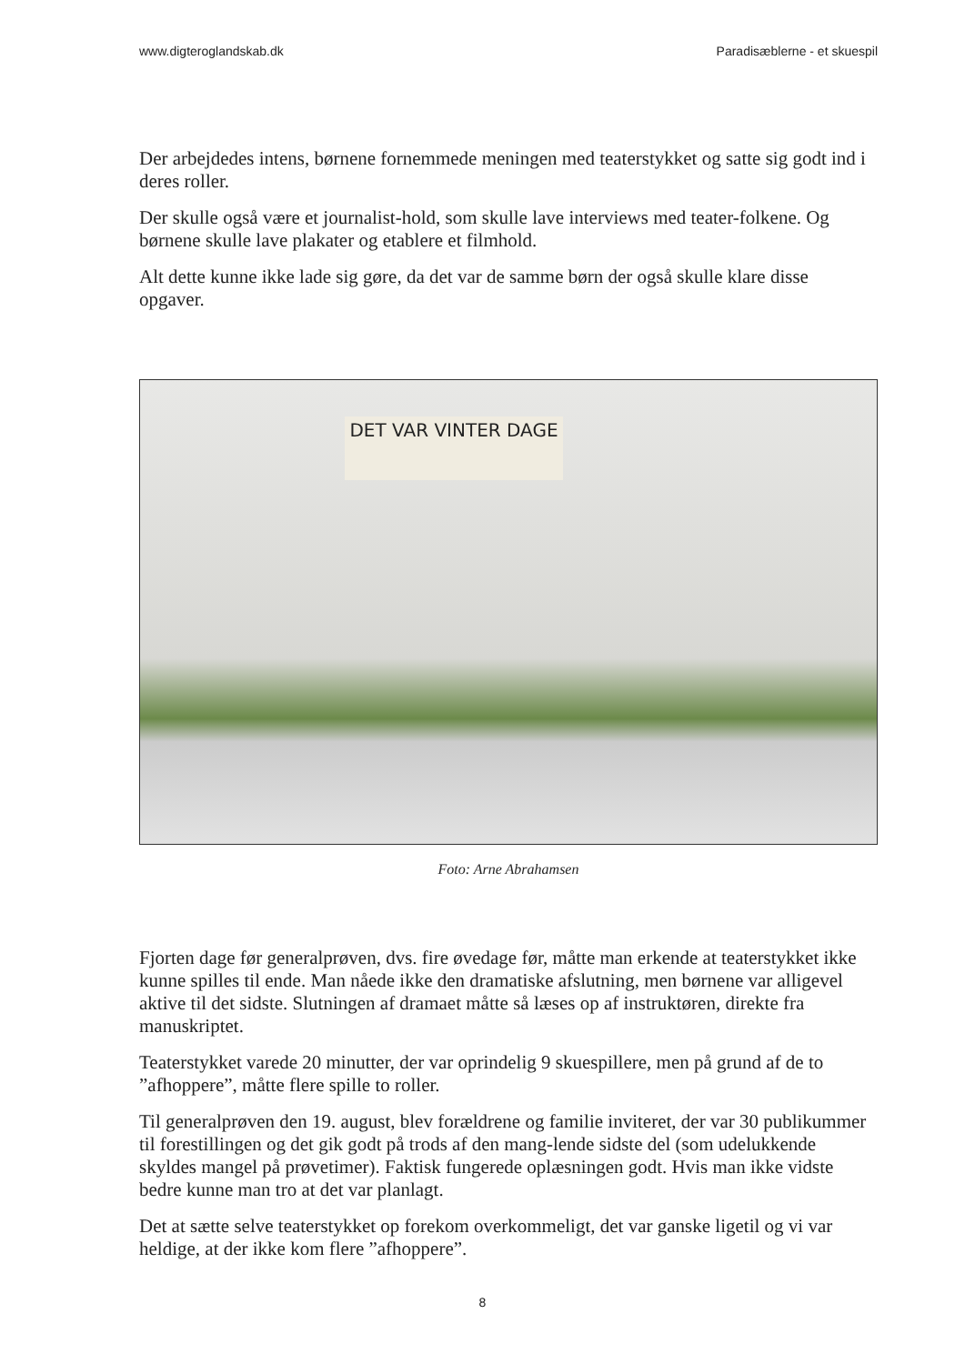www.digteroglandskab.dk Paradisæblerne - et skuespil
Der arbejdedes intens, børnene fornemmede meningen med teaterstykket og satte sig godt ind i deres roller.
Der skulle også være et journalist-hold, som skulle lave interviews med teater-folk­ene. Og børnene skulle lave plakater og etablere et filmhold.
Alt dette kunne ikke lade sig gøre, da det var de samme børn der også skulle klare disse opgaver.
DET VAR VINTER DAGE
Foto: Arne Abrahamsen
Fjorten dage før generalprøven, dvs. fire øvedage før, måtte man erkende at teater­stykket ikke kunne spilles til ende. Man nåede ikke den dramatiske afslutning, men børnene var alligevel aktive til det sidste. Slutningen af dramaet måtte så læses op af instruktøren, direkte fra manuskriptet.
Teaterstykket varede 20 minutter, der var oprindelig 9 skuespillere, men på grund af de to ”afhoppere”, måtte flere spille to roller.
Til generalprøven den 19. august, blev forældrene og familie inviteret, der var 30 publikummer til forestillingen og det gik godt på trods af den mang-lende sidste del (som udelukkende skyldes mangel på prøvetimer). Faktisk fungerede oplæsningen godt. Hvis man ikke vidste bedre kunne man tro at det var planlagt.
Det at sætte selve teaterstykket op forekom overkommeligt, det var ganske ligetil og vi var heldige, at der ikke kom flere ”afhoppere”.
8